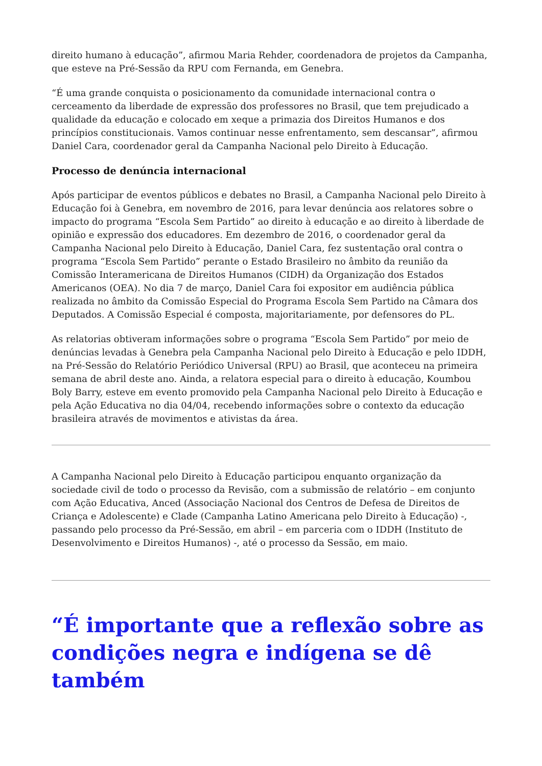direito humano à educação”, afirmou Maria Rehder, coordenadora de projetos da Campanha, que esteve na Pré-Sessão da RPU com Fernanda, em Genebra.
“É uma grande conquista o posicionamento da comunidade internacional contra o cerceamento da liberdade de expressão dos professores no Brasil, que tem prejudicado a qualidade da educação e colocado em xeque a primazia dos Direitos Humanos e dos princípios constitucionais. Vamos continuar nesse enfrentamento, sem descansar”, afirmou Daniel Cara, coordenador geral da Campanha Nacional pelo Direito à Educação.
Processo de denúncia internacional
Após participar de eventos públicos e debates no Brasil, a Campanha Nacional pelo Direito à Educação foi à Genebra, em novembro de 2016, para levar denúncia aos relatores sobre o impacto do programa “Escola Sem Partido” ao direito à educação e ao direito à liberdade de opinião e expressão dos educadores. Em dezembro de 2016, o coordenador geral da Campanha Nacional pelo Direito à Educação, Daniel Cara, fez sustentação oral contra o programa “Escola Sem Partido” perante o Estado Brasileiro no âmbito da reunião da Comissão Interamericana de Direitos Humanos (CIDH) da Organização dos Estados Americanos (OEA). No dia 7 de março, Daniel Cara foi expositor em audiência pública realizada no âmbito da Comissão Especial do Programa Escola Sem Partido na Câmara dos Deputados. A Comissão Especial é composta, majoritariamente, por defensores do PL.
As relatorias obtiveram informações sobre o programa “Escola Sem Partido” por meio de denúncias levadas à Genebra pela Campanha Nacional pelo Direito à Educação e pelo IDDH, na Pré-Sessão do Relatório Periódico Universal (RPU) ao Brasil, que aconteceu na primeira semana de abril deste ano. Ainda, a relatora especial para o direito à educação, Koumbou Boly Barry, esteve em evento promovido pela Campanha Nacional pelo Direito à Educação e pela Ação Educativa no dia 04/04, recebendo informações sobre o contexto da educação brasileira através de movimentos e ativistas da área.
A Campanha Nacional pelo Direito à Educação participou enquanto organização da sociedade civil de todo o processo da Revisão, com a submissão de relatório – em conjunto com Ação Educativa, Anced (Associação Nacional dos Centros de Defesa de Direitos de Criança e Adolescente) e Clade (Campanha Latino Americana pelo Direito à Educação) -, passando pelo processo da Pré-Sessão, em abril – em parceria com o IDDH (Instituto de Desenvolvimento e Direitos Humanos) -, até o processo da Sessão, em maio.
“É importante que a reflexão sobre as condições negra e indígena se dê também